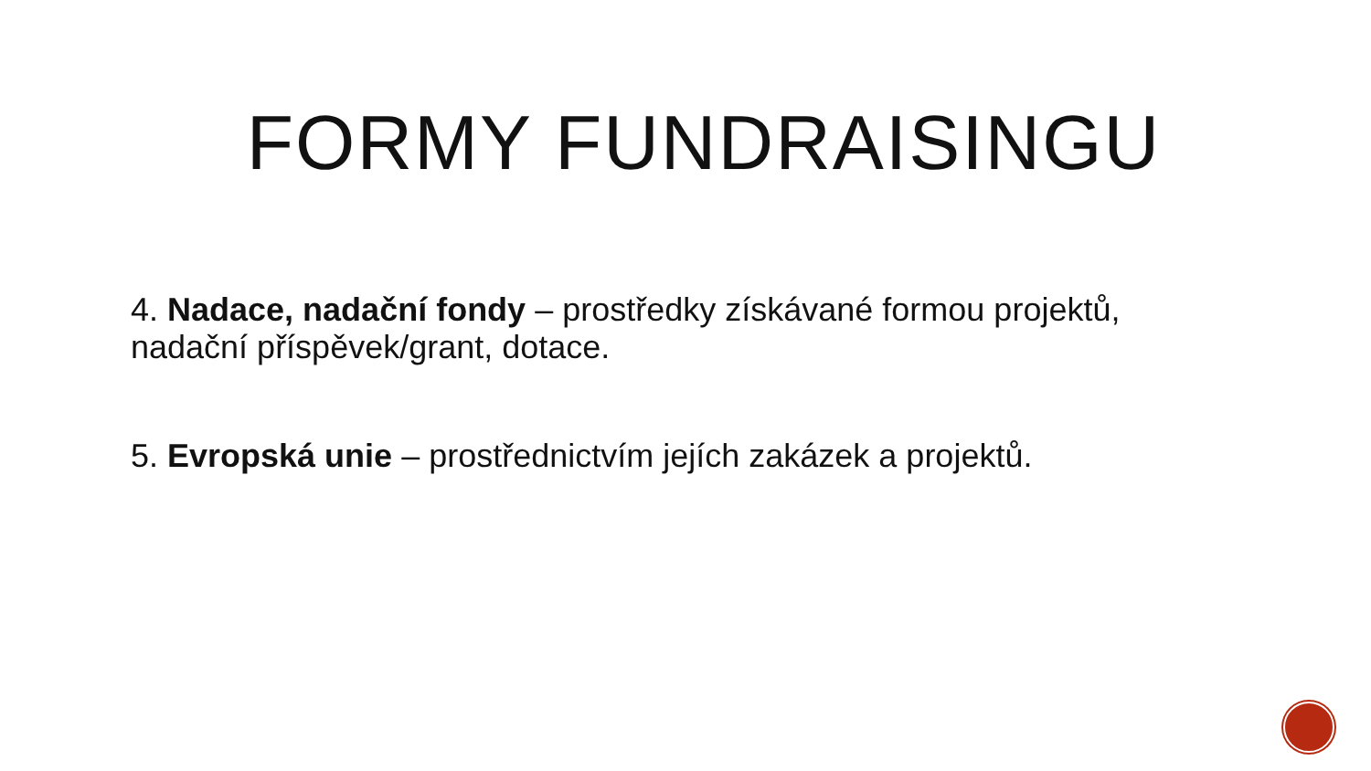FORMY FUNDRAISINGU
4. Nadace, nadační fondy – prostředky získávané formou projektů, nadační příspěvek/grant, dotace.
5. Evropská unie – prostřednictvím jejích zakázek a projektů.